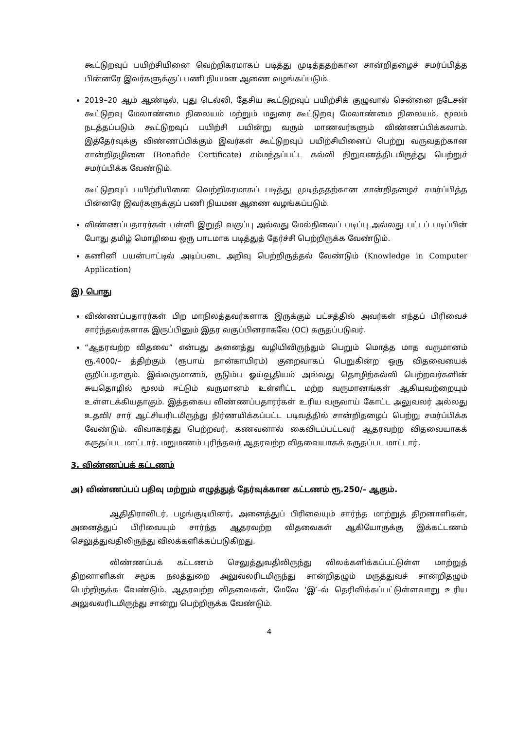கூட்டுறவுப் பயிற்சியினை வெற்றிகரமாகப் படித்து முடித்ததற்கான சான்றிதழைச் சமர்ப்பித்த பின்னரே இவர்களுக்குப் பணி நியமன ஆணை வழங்கப்படும்.
2019–20 ஆம் ஆண்டில், புது டெல்லி, தேசிய கூட்டுறவுப் பயிற்சிக் குழுவால் சென்னை நடேசன் கூட்டுறவு மேலாண்மை நிலையம் மற்றும் மதுரை கூட்டுறவு மேலாண்மை நிலையம், மூலம் நடத்தப்படும் கூட்டுறவுப் பயிற்சி பயின்று வரும் மாணவர்களும் விண்ணப்பிக்கலாம். இத்தேர்வுக்கு விண்ணப்பிக்கும் இவர்கள் கூட்டுறவுப் பயிற்சியினைப் பெற்று வருவதற்கான சான்றிதழினை (Bonafide Certificate) சம்மந்தப்பட்ட கல்வி நிறுவனத்திடமிருந்து பெற்றுச் சமர்ப்பிக்க வேண்டும்.
கூட்டுறவுப் பயிற்சியினை வெற்றிகரமாகப் படித்து முடித்ததற்கான சான்றிதழைச் சமர்ப்பித்த பின்னரே இவர்களுக்குப் பணி நியமன ஆணை வழங்கப்படும்.
விண்ணப்பதாரர்கள் பள்ளி இறுதி வகுப்பு அல்லது மேல்நிலைப் படிப்பு அல்லது பட்டப் படிப்பின் போது தமிழ் மொழியை ஒரு பாடமாக படித்துத் தேர்ச்சி பெற்றிருக்க வேண்டும்.
கணினி பயன்பாட்டில் அடிப்படை அறிவு பெற்றிருத்தல் வேண்டும் (Knowledge in Computer Application)
இ) பொது
விண்ணப்பதாரர்கள் பிற மாநிலத்தவர்களாக இருக்கும் பட்சத்தில் அவர்கள் எந்தப் பிரிவைச் சார்ந்தவர்களாக இருப்பினும் இதர வகுப்பினராகவே (OC) கருதப்படுவர்.
“ஆதரவற்ற விதவை” என்பது அனைத்து வழியிலிருந்தும் பெறும் மொத்த மாத வருமானம் ரூ.4000/– த்திற்கும் (ரூபாய் நான்காயிரம்) குறைவாகப் பெறுகின்ற ஒரு விதவையைக் குறிப்பதாகும். இவ்வருமானம், குடும்ப ஓய்வூதியம் அல்லது தொழிற்கல்வி பெற்றவர்களின் சுயதொழில் மூலம் ஈட்டும் வருமானம் உள்ளிட்ட மற்ற வருமானங்கள் ஆகியவற்றையும் உள்ளடக்கியதாகும். இத்தகைய விண்ணப்பதாரர்கள் உரிய வருவாய் கோட்ட அலுவலர் அல்லது உதவி/ சார் ஆட்சியரிடமிருந்து நிர்ணயிக்கப்பட்ட படிவத்தில் சான்றிதழைப் பெற்று சமர்ப்பிக்க வேண்டும். விவாகரத்து பெற்றவர், கணவனால் கைவிடப்பட்டவர் ஆதரவற்ற விதவையாகக் கருதப்பட மாட்டார். மறுமணம் புரிந்தவர் ஆதரவற்ற விதவையாகக் கருதப்பட மாட்டார்.
3. விண்ணப்பக் கட்டணம்
அ) விண்ணப்பப் பதிவு மற்றும் எழுத்துத் தேர்வுக்கான கட்டணம் ரூ.250/– ஆகும்.
ஆதிதிராவிடர், பழங்குடியினர், அனைத்துப் பிரிவையும் சார்ந்த மாற்றுத் திறனாளிகள், அனைத்துப் பிரிவையும் சார்ந்த ஆதரவற்ற விதவைகள் ஆகியோருக்கு இக்கட்டணம் செலுத்துவதிலிருந்து விலக்களிக்கப்படுகிறது.
விண்ணப்பக் கட்டணம் செலுத்துவதிலிருந்து விலக்களிக்கப்பட்டுள்ள மாற்றுத் திறனாளிகள் சமூக நலத்துறை அலுவலரிடமிருந்து சான்றிதழும் மருத்துவச் சான்றிதழும் பெற்றிருக்க வேண்டும். ஆதரவற்ற விதவைகள், மேலே ‘இ’–ல் தெரிவிக்கப்பட்டுள்ளவாறு உரிய அலுவலரிடமிருந்து சான்று பெற்றிருக்க வேண்டும்.
4